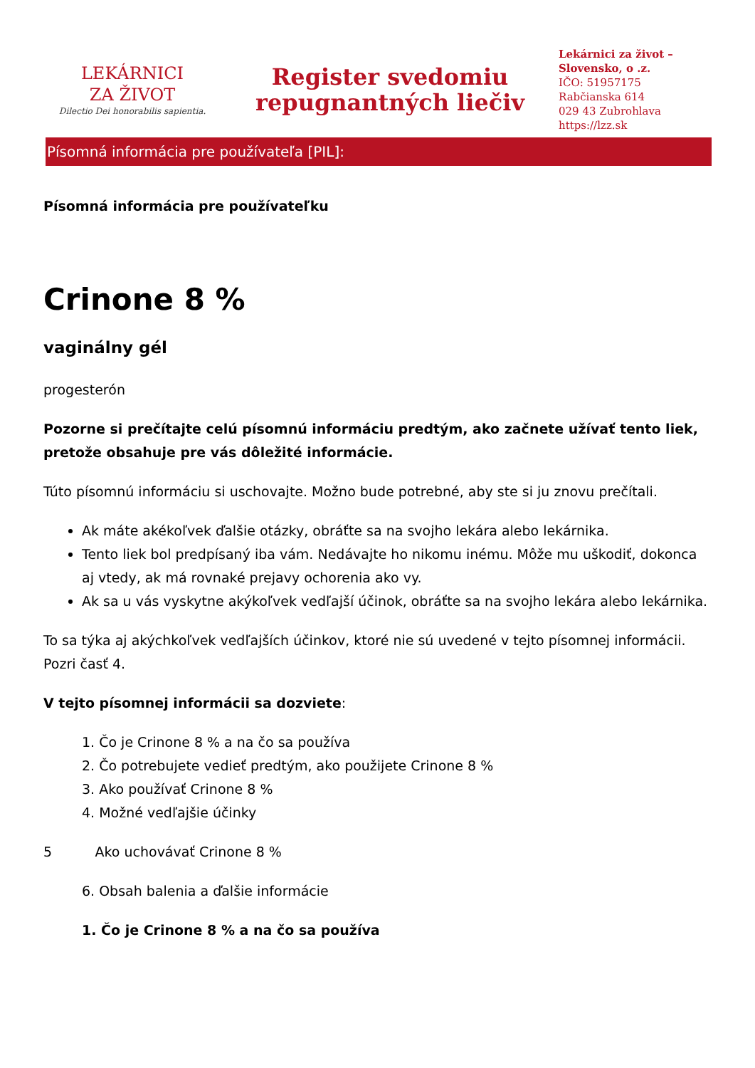LEKÁRNICI
ZA ŽIVOT
Dilectio Dei honorabilis sapientia.
Register svedomiu
repugnantných liečiv
Lekárnici za život – Slovensko, o .z.
IČO: 51957175
Rabčianska 614
029 43 Zubrohlava
https://lzz.sk
Písomná informácia pre používateľa [PIL]:
Písomná informácia pre používateľku
Crinone 8 %
vaginálny gél
progesterón
Pozorne si prečítajte celú písomnú informáciu predtým, ako začnete užívať tento liek, pretože obsahuje pre vás dôležité informácie.
Túto písomnú informáciu si uschovajte. Možno bude potrebné, aby ste si ju znovu prečítali.
Ak máte akékoľvek ďalšie otázky, obráťte sa na svojho lekára alebo lekárnika.
Tento liek bol predpísaný iba vám. Nedávajte ho nikomu inému. Môže mu uškodiť, dokonca aj vtedy, ak má rovnaké prejavy ochorenia ako vy.
Ak sa u vás vyskytne akýkoľvek vedľajší účinok, obráťte sa na svojho lekára alebo lekárnika.
To sa týka aj akýchkoľvek vedľajších účinkov, ktoré nie sú uvedené v tejto písomnej informácii. Pozri časť 4.
V tejto písomnej informácii sa dozviete:
1. Čo je Crinone 8 % a na čo sa používa
2. Čo potrebujete vedieť predtým, ako použijete Crinone 8 %
3. Ako používať Crinone 8 %
4. Možné vedľajšie účinky
5 Ako uchovávať Crinone 8 %
6. Obsah balenia a ďalšie informácie
1. Čo je Crinone 8 % a na čo sa používa